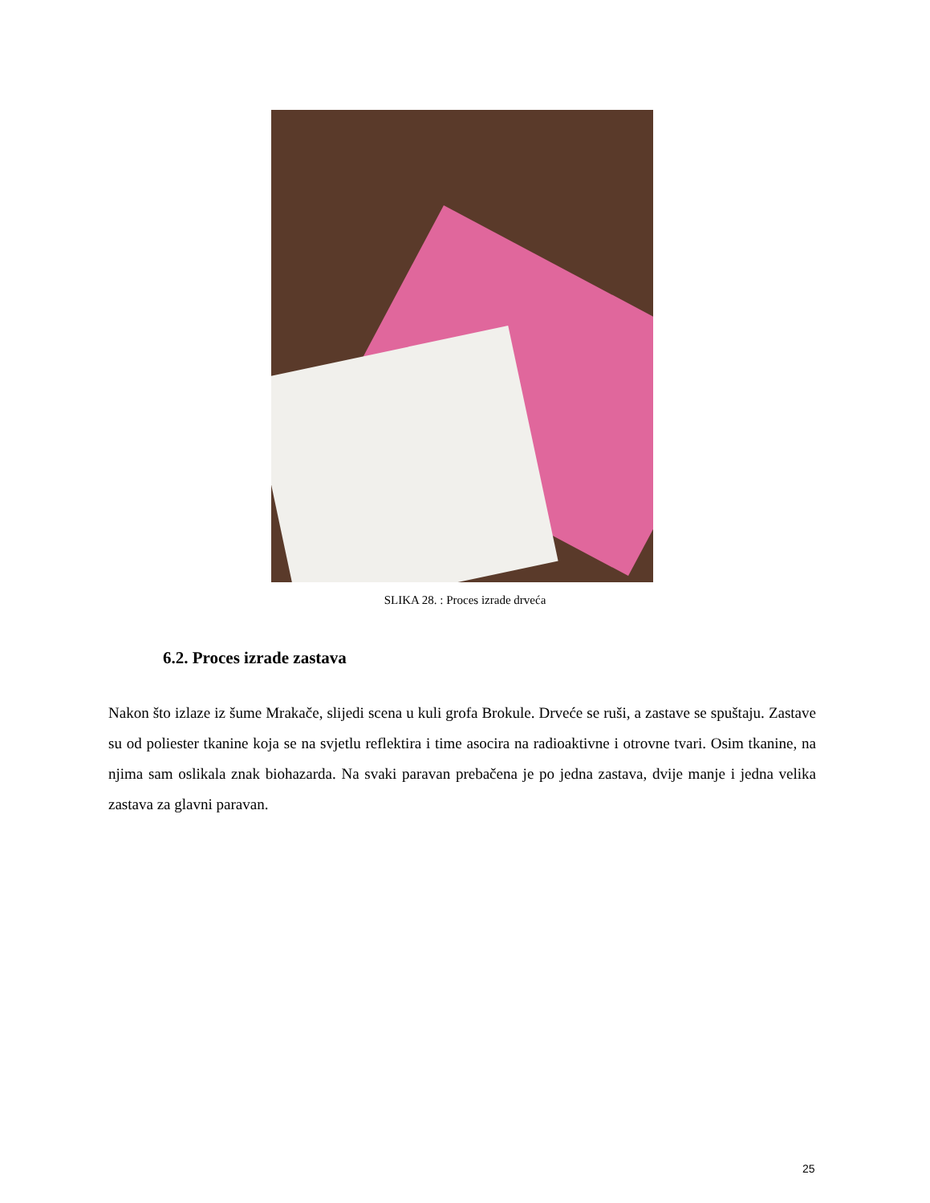SLIKA 28. : Proces izrade drveća
6.2. Proces izrade zastava
Nakon što izlaze iz šume Mrakače, slijedi scena u kuli grofa Brokule. Drveće se ruši, a zastave se spuštaju. Zastave su od poliester tkanine koja se na svjetlu reflektira i time asocira na radioaktivne i otrovne tvari. Osim tkanine, na njima sam oslikala znak biohazarda. Na svaki paravan prebačena je po jedna zastava, dvije manje i jedna velika zastava za glavni paravan.
25